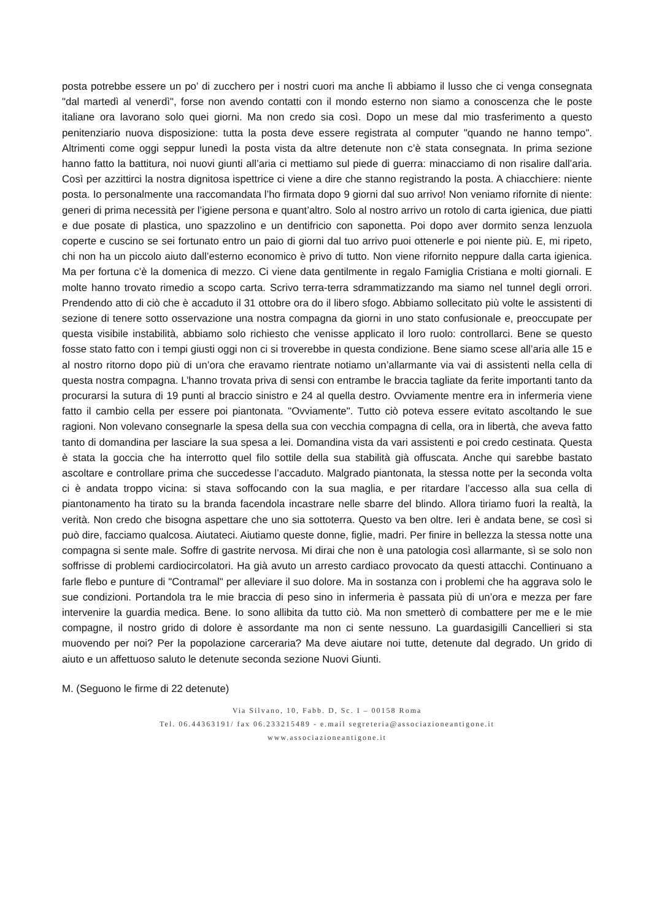posta potrebbe essere un po’ di zucchero per i nostri cuori ma anche lì abbiamo il lusso che ci venga consegnata "dal martedì al venerdì", forse non avendo contatti con il mondo esterno non siamo a conoscenza che le poste italiane ora lavorano solo quei giorni. Ma non credo sia così. Dopo un mese dal mio trasferimento a questo penitenziario nuova disposizione: tutta la posta deve essere registrata al computer "quando ne hanno tempo". Altrimenti come oggi seppur lunedì la posta vista da altre detenute non c’è stata consegnata. In prima sezione hanno fatto la battitura, noi nuovi giunti all’aria ci mettiamo sul piede di guerra: minacciamo di non risalire dall’aria. Così per azzittirci la nostra dignitosa ispettrice ci viene a dire che stanno registrando la posta. A chiacchiere: niente posta. Io personalmente una raccomandata l’ho firmata dopo 9 giorni dal suo arrivo! Non veniamo rifornite di niente: generi di prima necessità per l’igiene persona e quant’altro. Solo al nostro arrivo un rotolo di carta igienica, due piatti e due posate di plastica, uno spazzolino e un dentifricio con saponetta. Poi dopo aver dormito senza lenzuola coperte e cuscino se sei fortunato entro un paio di giorni dal tuo arrivo puoi ottenerle e poi niente più. E, mi ripeto, chi non ha un piccolo aiuto dall’esterno economico è privo di tutto. Non viene rifornito neppure dalla carta igienica. Ma per fortuna c’è la domenica di mezzo. Ci viene data gentilmente in regalo Famiglia Cristiana e molti giornali. E molte hanno trovato rimedio a scopo carta. Scrivo terra-terra sdrammatizzando ma siamo nel tunnel degli orrori. Prendendo atto di ciò che è accaduto il 31 ottobre ora do il libero sfogo. Abbiamo sollecitato più volte le assistenti di sezione di tenere sotto osservazione una nostra compagna da giorni in uno stato confusionale e, preoccupate per questa visibile instabilità, abbiamo solo richiesto che venisse applicato il loro ruolo: controllarci. Bene se questo fosse stato fatto con i tempi giusti oggi non ci si troverebbe in questa condizione. Bene siamo scese all’aria alle 15 e al nostro ritorno dopo più di un’ora che eravamo rientrate notiamo un’allarmante via vai di assistenti nella cella di questa nostra compagna. L’hanno trovata priva di sensi con entrambe le braccia tagliate da ferite importanti tanto da procurarsi la sutura di 19 punti al braccio sinistro e 24 al quella destro. Ovviamente mentre era in infermeria viene fatto il cambio cella per essere poi piantonata. "Ovviamente". Tutto ciò poteva essere evitato ascoltando le sue ragioni. Non volevano consegnarle la spesa della sua con vecchia compagna di cella, ora in libertà, che aveva fatto tanto di domandina per lasciare la sua spesa a lei. Domandina vista da vari assistenti e poi credo cestinata. Questa è stata la goccia che ha interrotto quel filo sottile della sua stabilità già offuscata. Anche qui sarebbe bastato ascoltare e controllare prima che succedesse l’accaduto. Malgrado piantonata, la stessa notte per la seconda volta ci è andata troppo vicina: si stava soffocando con la sua maglia, e per ritardare l’accesso alla sua cella di piantonamento ha tirato su la branda facendola incastrare nelle sbarre del blindo. Allora tiriamo fuori la realtà, la verità. Non credo che bisogna aspettare che uno sia sottoterra. Questo va ben oltre. Ieri è andata bene, se così si può dire, facciamo qualcosa. Aiutateci. Aiutiamo queste donne, figlie, madri. Per finire in bellezza la stessa notte una compagna si sente male. Soffre di gastrite nervosa. Mi dirai che non è una patologia così allarmante, sì se solo non soffrisse di problemi cardiocircolatori. Ha già avuto un arresto cardiaco provocato da questi attacchi. Continuano a farle flebo e punture di "Contramal" per alleviare il suo dolore. Ma in sostanza con i problemi che ha aggrava solo le sue condizioni. Portandola tra le mie braccia di peso sino in infermeria è passata più di un’ora e mezza per fare intervenire la guardia medica. Bene. Io sono allibita da tutto ciò. Ma non smetterò di combattere per me e le mie compagne, il nostro grido di dolore è assordante ma non ci sente nessuno. La guardasigilli Cancellieri si sta muovendo per noi? Per la popolazione carceraria? Ma deve aiutare noi tutte, detenute dal degrado. Un grido di aiuto e un affettuoso saluto le detenute seconda sezione Nuovi Giunti.
M. (Seguono le firme di 22 detenute)
Via Silvano, 10, Fabb. D, Sc. I – 00158 Roma
Tel. 06.44363191/ fax 06.233215489 - e.mail segreteria@associazioneantigone.it
www.associazioneantigone.it